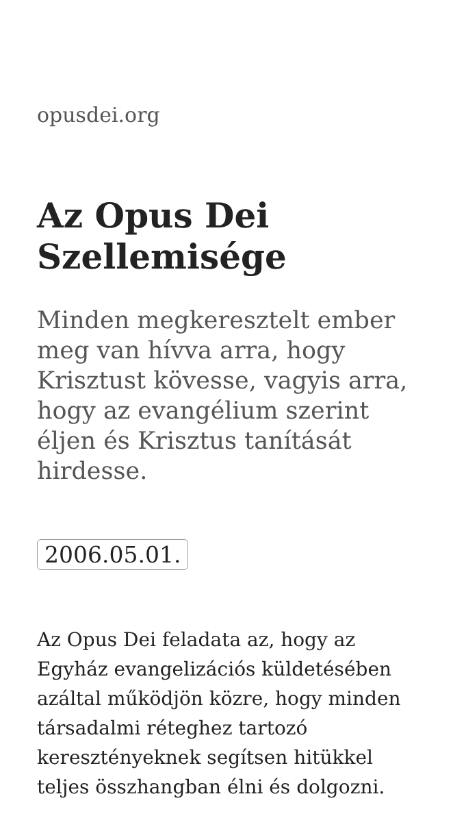opusdei.org
Az Opus Dei Szellemisége
Minden megkeresztelt ember meg van hívva arra, hogy Krisztust kövesse, vagyis arra, hogy az evangélium szerint éljen és Krisztus tanítását hirdesse.
2006.05.01.
Az Opus Dei feladata az, hogy az Egyház evangelizációs küldetésében azáltal működjön közre, hogy minden társadalmi réteghez tartozó keresztényeknek segítsen hitükkel teljes összhangban élni és dolgozni.